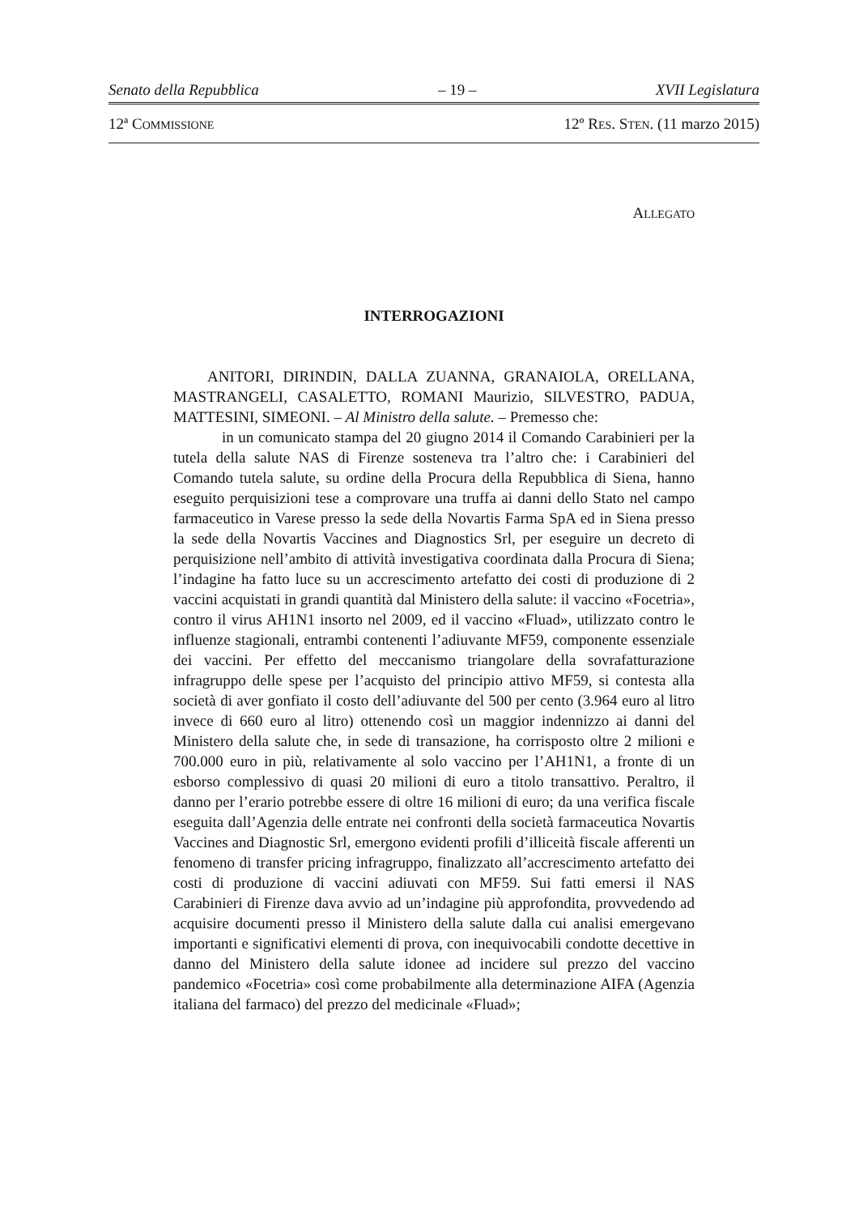Senato della Repubblica – 19 – XVII Legislatura
12ª COMMISSIONE 12º RES. STEN. (11 marzo 2015)
ALLEGATO
INTERROGAZIONI
ANITORI, DIRINDIN, DALLA ZUANNA, GRANAIOLA, ORELLANA, MASTRANGELI, CASALETTO, ROMANI Maurizio, SILVESTRO, PADUA, MATTESINI, SIMEONI. – Al Ministro della salute. – Premesso che:
in un comunicato stampa del 20 giugno 2014 il Comando Carabinieri per la tutela della salute NAS di Firenze sosteneva tra l’altro che: i Carabinieri del Comando tutela salute, su ordine della Procura della Repubblica di Siena, hanno eseguito perquisizioni tese a comprovare una truffa ai danni dello Stato nel campo farmaceutico in Varese presso la sede della Novartis Farma SpA ed in Siena presso la sede della Novartis Vaccines and Diagnostics Srl, per eseguire un decreto di perquisizione nell’ambito di attività investigativa coordinata dalla Procura di Siena; l’indagine ha fatto luce su un accrescimento artefatto dei costi di produzione di 2 vaccini acquistati in grandi quantità dal Ministero della salute: il vaccino «Focetria», contro il virus AH1N1 insorto nel 2009, ed il vaccino «Fluad», utilizzato contro le influenze stagionali, entrambi contenenti l’adiuvante MF59, componente essenziale dei vaccini. Per effetto del meccanismo triangolare della sovrafatturazione infragruppo delle spese per l’acquisto del principio attivo MF59, si contesta alla società di aver gonfiato il costo dell’adiuvante del 500 per cento (3.964 euro al litro invece di 660 euro al litro) ottenendo così un maggior indennizzo ai danni del Ministero della salute che, in sede di transazione, ha corrisposto oltre 2 milioni e 700.000 euro in più, relativamente al solo vaccino per l’AH1N1, a fronte di un esborso complessivo di quasi 20 milioni di euro a titolo transattivo. Peraltro, il danno per l’erario potrebbe essere di oltre 16 milioni di euro; da una verifica fiscale eseguita dall’Agenzia delle entrate nei confronti della società farmaceutica Novartis Vaccines and Diagnostic Srl, emergono evidenti profili d’illiceità fiscale afferenti un fenomeno di transfer pricing infragruppo, finalizzato all’accrescimento artefatto dei costi di produzione di vaccini adiuvati con MF59. Sui fatti emersi il NAS Carabinieri di Firenze dava avvio ad un’indagine più approfondita, provvedendo ad acquisire documenti presso il Ministero della salute dalla cui analisi emergevano importanti e significativi elementi di prova, con inequivocabili condotte decettive in danno del Ministero della salute idonee ad incidere sul prezzo del vaccino pandemico «Focetria» così come probabilmente alla determinazione AIFA (Agenzia italiana del farmaco) del prezzo del medicinale «Fluad»;